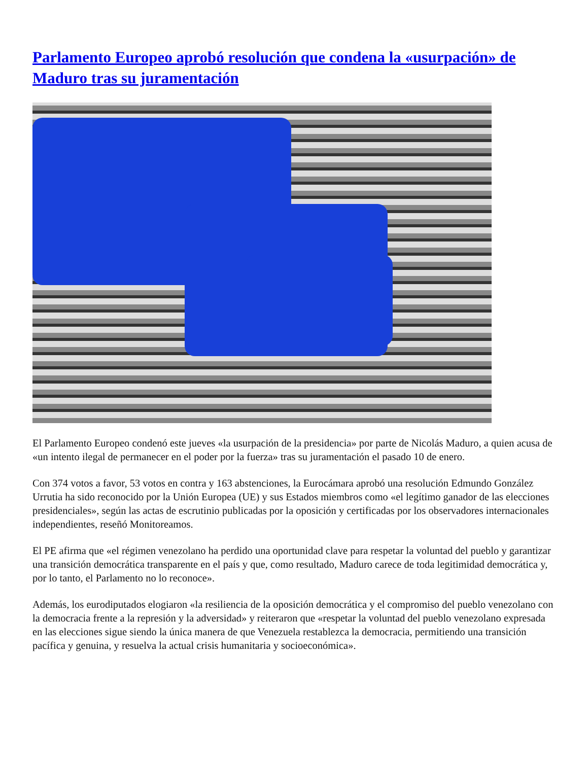Parlamento Europeo aprobó resolución que condena la «usurpación» de Maduro tras su juramentación
El Parlamento Europeo condenó este jueves «la usurpación de la presidencia» por parte de Nicolás Maduro, a quien acusa de «un intento ilegal de permanecer en el poder por la fuerza» tras su juramentación el pasado 10 de enero.
Con 374 votos a favor, 53 votos en contra y 163 abstenciones, la Eurocámara aprobó una resolución Edmundo González Urrutia ha sido reconocido por la Unión Europea (UE) y sus Estados miembros como «el legítimo ganador de las elecciones presidenciales», según las actas de escrutinio publicadas por la oposición y certificadas por los observadores internacionales independientes, reseñó Monitoreamos.
El PE afirma que «el régimen venezolano ha perdido una oportunidad clave para respetar la voluntad del pueblo y garantizar una transición democrática transparente en el país y que, como resultado, Maduro carece de toda legitimidad democrática y, por lo tanto, el Parlamento no lo reconoce».
Además, los eurodiputados elogiaron «la resiliencia de la oposición democrática y el compromiso del pueblo venezolano con la democracia frente a la represión y la adversidad» y reiteraron que «respetar la voluntad del pueblo venezolano expresada en las elecciones sigue siendo la única manera de que Venezuela restablezca la democracia, permitiendo una transición pacífica y genuina, y resuelva la actual crisis humanitaria y socioeconómica».